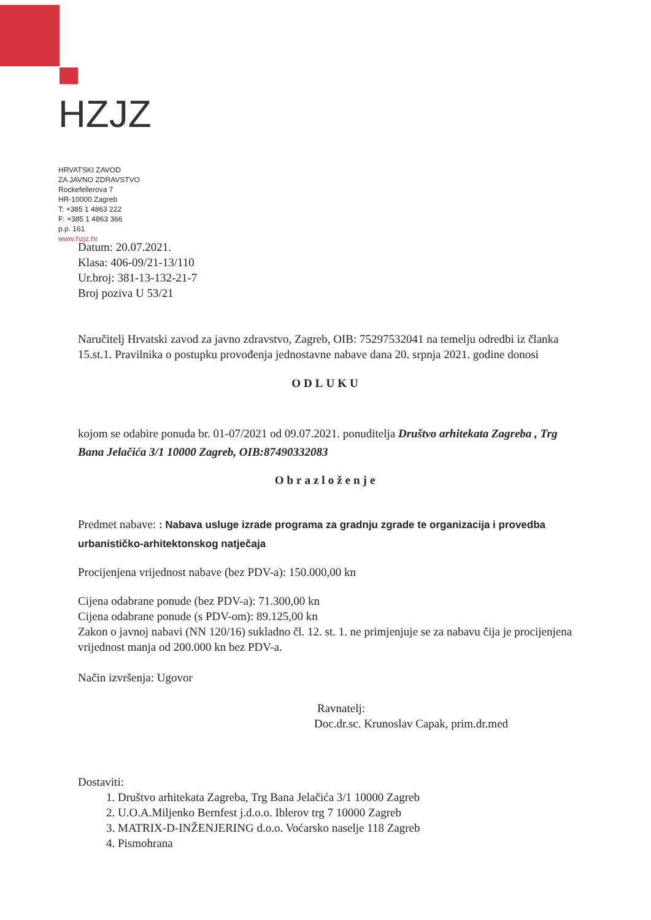HZJZ
HRVATSKI ZAVOD
ZA JAVNO ZDRAVSTVO
Rockefellerova 7
HR-10000 Zagreb
T: +385 1 4863 222
F: +385 1 4863 366
p.p. 161
www.hzjz.hr
Datum: 20.07.2021.
Klasa: 406-09/21-13/110
Ur.broj: 381-13-132-21-7
Broj poziva U 53/21
Naručitelj Hrvatski zavod za javno zdravstvo, Zagreb, OIB: 75297532041 na temelju odredbi iz članka 15.st.1. Pravilnika o postupku provođenja jednostavne nabave dana 20. srpnja 2021. godine donosi
ODLUKU
kojom se odabire ponuda br. 01-07/2021 od 09.07.2021. ponuditelja Društvo arhitekata Zagreba , Trg Bana Jelačića 3/1 10000 Zagreb, OIB:87490332083
Obrazloženje
Predmet nabave: : Nabava usluge izrade programa za gradnju zgrade te organizacija i provedba urbanističko-arhitektonskog natječaja
Procijenjena vrijednost nabave (bez PDV-a): 150.000,00 kn
Cijena odabrane ponude (bez PDV-a): 71.300,00 kn
Cijena odabrane ponude (s PDV-om): 89.125,00 kn
Zakon o javnoj nabavi (NN 120/16) sukladno čl. 12. st. 1. ne primjenjuje se za nabavu čija je procijenjena vrijednost manja od 200.000 kn bez PDV-a.
Način izvršenja: Ugovor
Ravnatelj:
Doc.dr.sc. Krunoslav Capak, prim.dr.med
Dostaviti:
1. Društvo arhitekata Zagreba, Trg Bana Jelačića 3/1 10000 Zagreb
2. U.O.A.Miljenko Bernfest j.d.o.o. Iblerov trg 7 10000 Zagreb
3. MATRIX-D-INŽENJERING d.o.o. Voćarsko naselje 118 Zagreb
4. Pismohrana